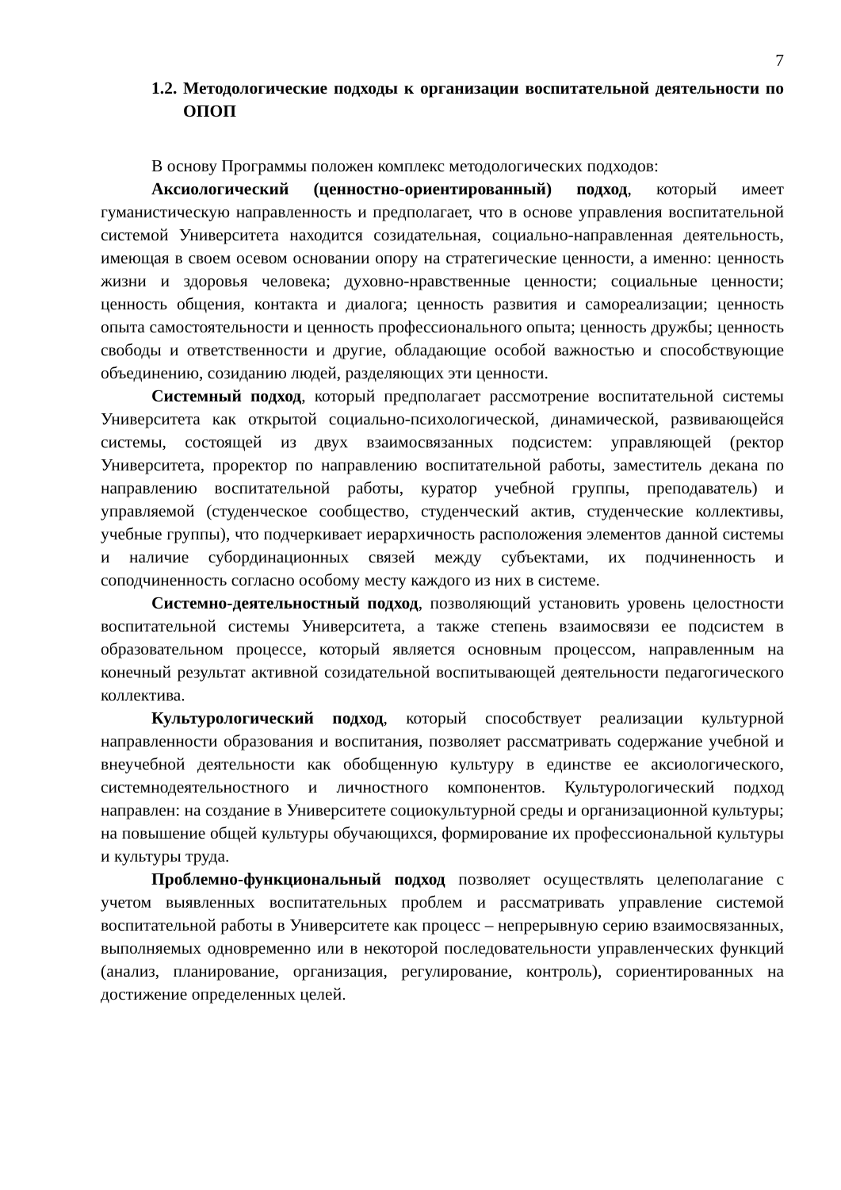7
1.2. Методологические подходы к организации воспитательной деятельности по ОПОП
В основу Программы положен комплекс методологических подходов:
Аксиологический (ценностно-ориентированный) подход, который имеет гуманистическую направленность и предполагает, что в основе управления воспитательной системой Университета находится созидательная, социально-направленная деятельность, имеющая в своем осевом основании опору на стратегические ценности, а именно: ценность жизни и здоровья человека; духовно-нравственные ценности; социальные ценности; ценность общения, контакта и диалога; ценность развития и самореализации; ценность опыта самостоятельности и ценность профессионального опыта; ценность дружбы; ценность свободы и ответственности и другие, обладающие особой важностью и способствующие объединению, созиданию людей, разделяющих эти ценности.
Системный подход, который предполагает рассмотрение воспитательной системы Университета как открытой социально-психологической, динамической, развивающейся системы, состоящей из двух взаимосвязанных подсистем: управляющей (ректор Университета, проректор по направлению воспитательной работы, заместитель декана по направлению воспитательной работы, куратор учебной группы, преподаватель) и управляемой (студенческое сообщество, студенческий актив, студенческие коллективы, учебные группы), что подчеркивает иерархичность расположения элементов данной системы и наличие субординационных связей между субъектами, их подчиненность и соподчиненность согласно особому месту каждого из них в системе.
Системно-деятельностный подход, позволяющий установить уровень целостности воспитательной системы Университета, а также степень взаимосвязи ее подсистем в образовательном процессе, который является основным процессом, направленным на конечный результат активной созидательной воспитывающей деятельности педагогического коллектива.
Культурологический подход, который способствует реализации культурной направленности образования и воспитания, позволяет рассматривать содержание учебной и внеучебной деятельности как обобщенную культуру в единстве ее аксиологического, системнодеятельностного и личностного компонентов. Культурологический подход направлен: на создание в Университете социокультурной среды и организационной культуры; на повышение общей культуры обучающихся, формирование их профессиональной культуры и культуры труда.
Проблемно-функциональный подход позволяет осуществлять целеполагание с учетом выявленных воспитательных проблем и рассматривать управление системой воспитательной работы в Университете как процесс – непрерывную серию взаимосвязанных, выполняемых одновременно или в некоторой последовательности управленческих функций (анализ, планирование, организация, регулирование, контроль), сориентированных на достижение определенных целей.